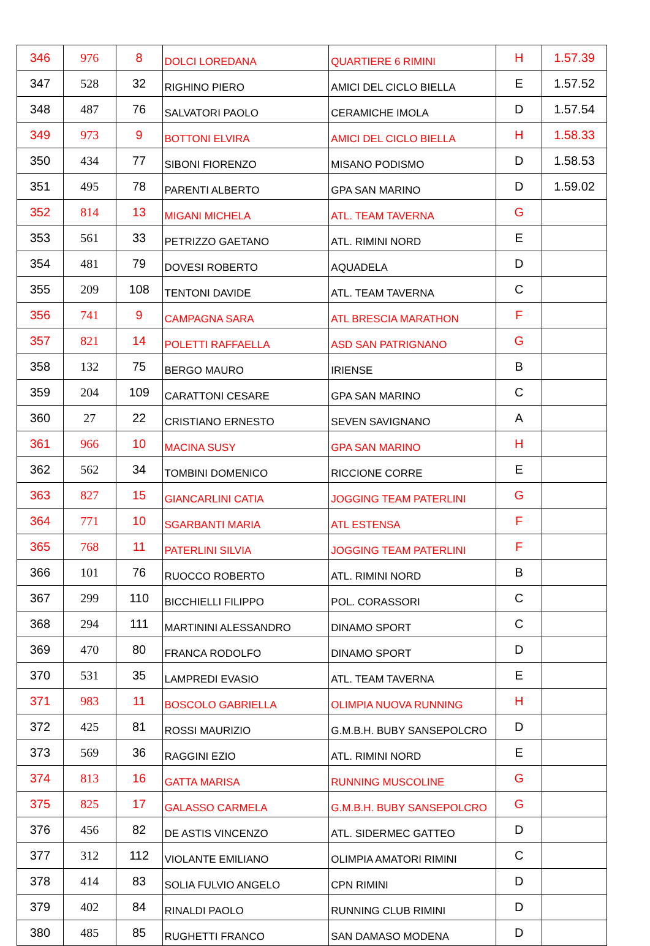| 346 | 976 | 8 | DOLCI LOREDANA | QUARTIERE 6 RIMINI | H | 1.57.39 |
| 347 | 528 | 32 | RIGHINO PIERO | AMICI DEL CICLO BIELLA | E | 1.57.52 |
| 348 | 487 | 76 | SALVATORI PAOLO | CERAMICHE IMOLA | D | 1.57.54 |
| 349 | 973 | 9 | BOTTONI ELVIRA | AMICI DEL CICLO BIELLA | H | 1.58.33 |
| 350 | 434 | 77 | SIBONI FIORENZO | MISANO PODISMO | D | 1.58.53 |
| 351 | 495 | 78 | PARENTI ALBERTO | GPA SAN MARINO | D | 1.59.02 |
| 352 | 814 | 13 | MIGANI MICHELA | ATL. TEAM TAVERNA | G | |
| 353 | 561 | 33 | PETRIZZO GAETANO | ATL. RIMINI NORD | E | |
| 354 | 481 | 79 | DOVESI ROBERTO | AQUADELA | D | |
| 355 | 209 | 108 | TENTONI DAVIDE | ATL. TEAM TAVERNA | C | |
| 356 | 741 | 9 | CAMPAGNA SARA | ATL BRESCIA MARATHON | F | |
| 357 | 821 | 14 | POLETTI RAFFAELLA | ASD SAN PATRIGNANO | G | |
| 358 | 132 | 75 | BERGO MAURO | IRIENSE | B | |
| 359 | 204 | 109 | CARATTONI CESARE | GPA SAN MARINO | C | |
| 360 | 27 | 22 | CRISTIANO ERNESTO | SEVEN SAVIGNANO | A | |
| 361 | 966 | 10 | MACINA SUSY | GPA SAN MARINO | H | |
| 362 | 562 | 34 | TOMBINI DOMENICO | RICCIONE CORRE | E | |
| 363 | 827 | 15 | GIANCARLINI CATIA | JOGGING TEAM PATERLINI | G | |
| 364 | 771 | 10 | SGARBANTI MARIA | ATL ESTENSA | F | |
| 365 | 768 | 11 | PATERLINI SILVIA | JOGGING TEAM PATERLINI | F | |
| 366 | 101 | 76 | RUOCCO ROBERTO | ATL. RIMINI NORD | B | |
| 367 | 299 | 110 | BICCHIELLI FILIPPO | POL. CORASSORI | C | |
| 368 | 294 | 111 | MARTININI ALESSANDRO | DINAMO SPORT | C | |
| 369 | 470 | 80 | FRANCA RODOLFO | DINAMO SPORT | D | |
| 370 | 531 | 35 | LAMPREDI EVASIO | ATL. TEAM TAVERNA | E | |
| 371 | 983 | 11 | BOSCOLO GABRIELLA | OLIMPIA NUOVA RUNNING | H | |
| 372 | 425 | 81 | ROSSI MAURIZIO | G.M.B.H. BUBY SANSEPOLCRO | D | |
| 373 | 569 | 36 | RAGGINI EZIO | ATL. RIMINI NORD | E | |
| 374 | 813 | 16 | GATTA MARISA | RUNNING MUSCOLINE | G | |
| 375 | 825 | 17 | GALASSO CARMELA | G.M.B.H. BUBY SANSEPOLCRO | G | |
| 376 | 456 | 82 | DE ASTIS VINCENZO | ATL. SIDERMEC GATTEO | D | |
| 377 | 312 | 112 | VIOLANTE EMILIANO | OLIMPIA AMATORI RIMINI | C | |
| 378 | 414 | 83 | SOLIA FULVIO ANGELO | CPN RIMINI | D | |
| 379 | 402 | 84 | RINALDI PAOLO | RUNNING CLUB RIMINI | D | |
| 380 | 485 | 85 | RUGHETTI FRANCO | SAN DAMASO MODENA | D | |